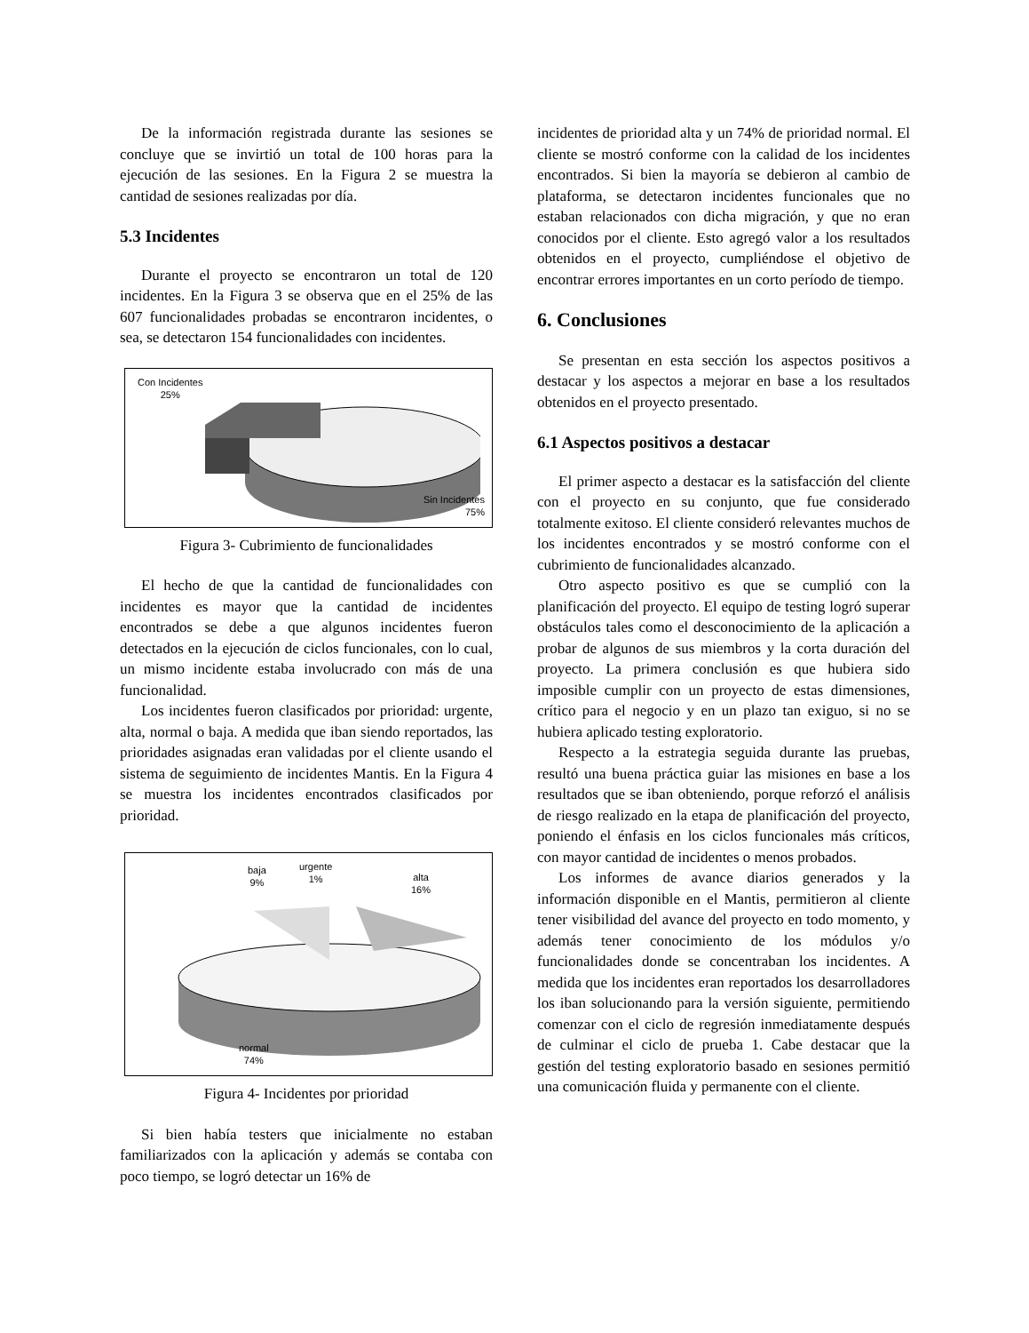De la información registrada durante las sesiones se concluye que se invirtió un total de 100 horas para la ejecución de las sesiones. En la Figura 2 se muestra la cantidad de sesiones realizadas por día.
5.3 Incidentes
Durante el proyecto se encontraron un total de 120 incidentes. En la Figura 3 se observa que en el 25% de las 607 funcionalidades probadas se encontraron incidentes, o sea, se detectaron 154 funcionalidades con incidentes.
Con Incidentes
25%
Sin Incidentes
75%
Figura 3- Cubrimiento de funcionalidades
El hecho de que la cantidad de funcionalidades con incidentes es mayor que la cantidad de incidentes encontrados se debe a que algunos incidentes fueron detectados en la ejecución de ciclos funcionales, con lo cual, un mismo incidente estaba involucrado con más de una funcionalidad.
Los incidentes fueron clasificados por prioridad: urgente, alta, normal o baja. A medida que iban siendo reportados, las prioridades asignadas eran validadas por el cliente usando el sistema de seguimiento de incidentes Mantis. En la Figura 4 se muestra los incidentes encontrados clasificados por prioridad.
baja
9%
urgente
1%
alta
16%
normal
74%
Figura 4- Incidentes por prioridad
Si bien había testers que inicialmente no estaban familiarizados con la aplicación y además se contaba con poco tiempo, se logró detectar un 16% de
incidentes de prioridad alta y un 74% de prioridad normal. El cliente se mostró conforme con la calidad de los incidentes encontrados. Si bien la mayoría se debieron al cambio de plataforma, se detectaron incidentes funcionales que no estaban relacionados con dicha migración, y que no eran conocidos por el cliente. Esto agregó valor a los resultados obtenidos en el proyecto, cumpliéndose el objetivo de encontrar errores importantes en un corto período de tiempo.
6. Conclusiones
Se presentan en esta sección los aspectos positivos a destacar y los aspectos a mejorar en base a los resultados obtenidos en el proyecto presentado.
6.1 Aspectos positivos a destacar
El primer aspecto a destacar es la satisfacción del cliente con el proyecto en su conjunto, que fue considerado totalmente exitoso. El cliente consideró relevantes muchos de los incidentes encontrados y se mostró conforme con el cubrimiento de funcionalidades alcanzado.
Otro aspecto positivo es que se cumplió con la planificación del proyecto. El equipo de testing logró superar obstáculos tales como el desconocimiento de la aplicación a probar de algunos de sus miembros y la corta duración del proyecto. La primera conclusión es que hubiera sido imposible cumplir con un proyecto de estas dimensiones, crítico para el negocio y en un plazo tan exiguo, si no se hubiera aplicado testing exploratorio.
Respecto a la estrategia seguida durante las pruebas, resultó una buena práctica guiar las misiones en base a los resultados que se iban obteniendo, porque reforzó el análisis de riesgo realizado en la etapa de planificación del proyecto, poniendo el énfasis en los ciclos funcionales más críticos, con mayor cantidad de incidentes o menos probados.
Los informes de avance diarios generados y la información disponible en el Mantis, permitieron al cliente tener visibilidad del avance del proyecto en todo momento, y además tener conocimiento de los módulos y/o funcionalidades donde se concentraban los incidentes. A medida que los incidentes eran reportados los desarrolladores los iban solucionando para la versión siguiente, permitiendo comenzar con el ciclo de regresión inmediatamente después de culminar el ciclo de prueba 1. Cabe destacar que la gestión del testing exploratorio basado en sesiones permitió una comunicación fluida y permanente con el cliente.